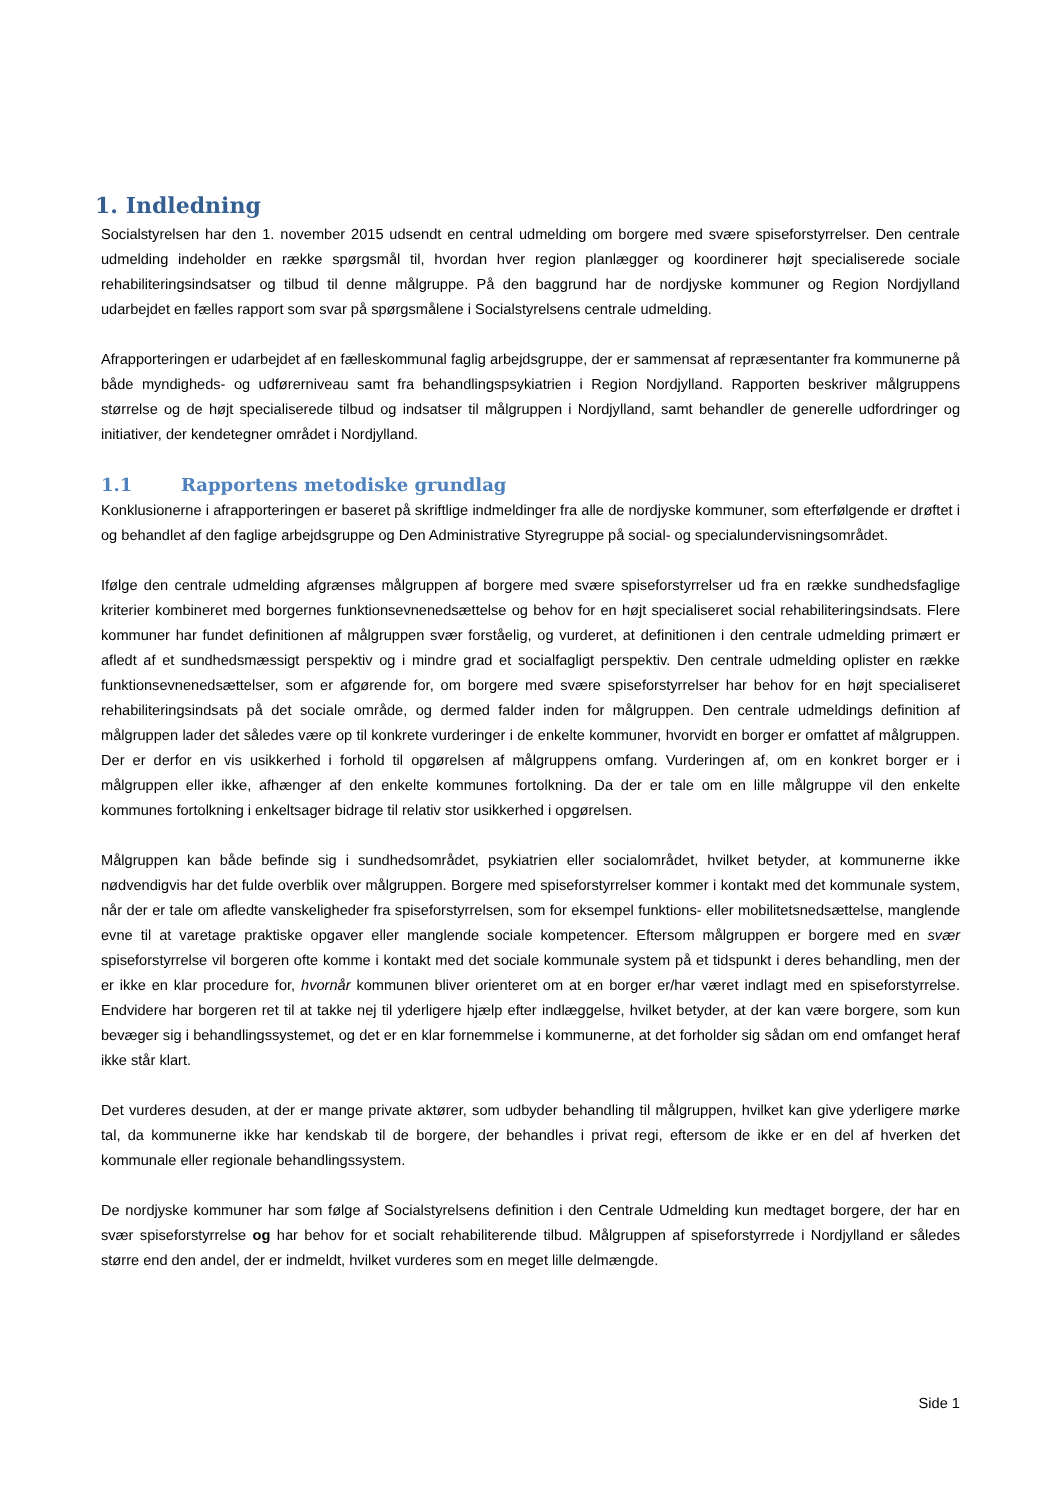1. Indledning
Socialstyrelsen har den 1. november 2015 udsendt en central udmelding om borgere med svære spiseforstyrrelser. Den centrale udmelding indeholder en række spørgsmål til, hvordan hver region planlægger og koordinerer højt specialiserede sociale rehabiliteringsindsatser og tilbud til denne målgruppe. På den baggrund har de nordjyske kommuner og Region Nordjylland udarbejdet en fælles rapport som svar på spørgsmålene i Socialstyrelsens centrale udmelding.
Afrapporteringen er udarbejdet af en fælleskommunal faglig arbejdsgruppe, der er sammensat af repræsentanter fra kommunerne på både myndigheds- og udførerniveau samt fra behandlingspsykiatrien i Region Nordjylland. Rapporten beskriver målgruppens størrelse og de højt specialiserede tilbud og indsatser til målgruppen i Nordjylland, samt behandler de generelle udfordringer og initiativer, der kendetegner området i Nordjylland.
1.1 Rapportens metodiske grundlag
Konklusionerne i afrapporteringen er baseret på skriftlige indmeldinger fra alle de nordjyske kommuner, som efterfølgende er drøftet i og behandlet af den faglige arbejdsgruppe og Den Administrative Styregruppe på social- og specialundervisningsområdet.
Ifølge den centrale udmelding afgrænses målgruppen af borgere med svære spiseforstyrrelser ud fra en række sundhedsfaglige kriterier kombineret med borgernes funktionsevnenedsættelse og behov for en højt specialiseret social rehabiliteringsindsats. Flere kommuner har fundet definitionen af målgruppen svær forståelig, og vurderet, at definitionen i den centrale udmelding primært er afledt af et sundhedsmæssigt perspektiv og i mindre grad et socialfagligt perspektiv. Den centrale udmelding oplister en række funktionsevnenedsættelser, som er afgørende for, om borgere med svære spiseforstyrrelser har behov for en højt specialiseret rehabiliteringsindsats på det sociale område, og dermed falder inden for målgruppen. Den centrale udmeldings definition af målgruppen lader det således være op til konkrete vurderinger i de enkelte kommuner, hvorvidt en borger er omfattet af målgruppen. Der er derfor en vis usikkerhed i forhold til opgørelsen af målgruppens omfang. Vurderingen af, om en konkret borger er i målgruppen eller ikke, afhænger af den enkelte kommunes fortolkning. Da der er tale om en lille målgruppe vil den enkelte kommunes fortolkning i enkeltsager bidrage til relativ stor usikkerhed i opgørelsen.
Målgruppen kan både befinde sig i sundhedsområdet, psykiatrien eller socialområdet, hvilket betyder, at kommunerne ikke nødvendigvis har det fulde overblik over målgruppen. Borgere med spiseforstyrrelser kommer i kontakt med det kommunale system, når der er tale om afledte vanskeligheder fra spiseforstyrrelsen, som for eksempel funktions- eller mobilitetsnedsættelse, manglende evne til at varetage praktiske opgaver eller manglende sociale kompetencer. Eftersom målgruppen er borgere med en svær spiseforstyrrelse vil borgeren ofte komme i kontakt med det sociale kommunale system på et tidspunkt i deres behandling, men der er ikke en klar procedure for, hvornår kommunen bliver orienteret om at en borger er/har været indlagt med en spiseforstyrrelse. Endvidere har borgeren ret til at takke nej til yderligere hjælp efter indlæggelse, hvilket betyder, at der kan være borgere, som kun bevæger sig i behandlingssystemet, og det er en klar fornemmelse i kommunerne, at det forholder sig sådan om end omfanget heraf ikke står klart.
Det vurderes desuden, at der er mange private aktører, som udbyder behandling til målgruppen, hvilket kan give yderligere mørke tal, da kommunerne ikke har kendskab til de borgere, der behandles i privat regi, eftersom de ikke er en del af hverken det kommunale eller regionale behandlingssystem.
De nordjyske kommuner har som følge af Socialstyrelsens definition i den Centrale Udmelding kun medtaget borgere, der har en svær spiseforstyrrelse og har behov for et socialt rehabiliterende tilbud. Målgruppen af spiseforstyrrede i Nordjylland er således større end den andel, der er indmeldt, hvilket vurderes som en meget lille delmængde.
Side 1